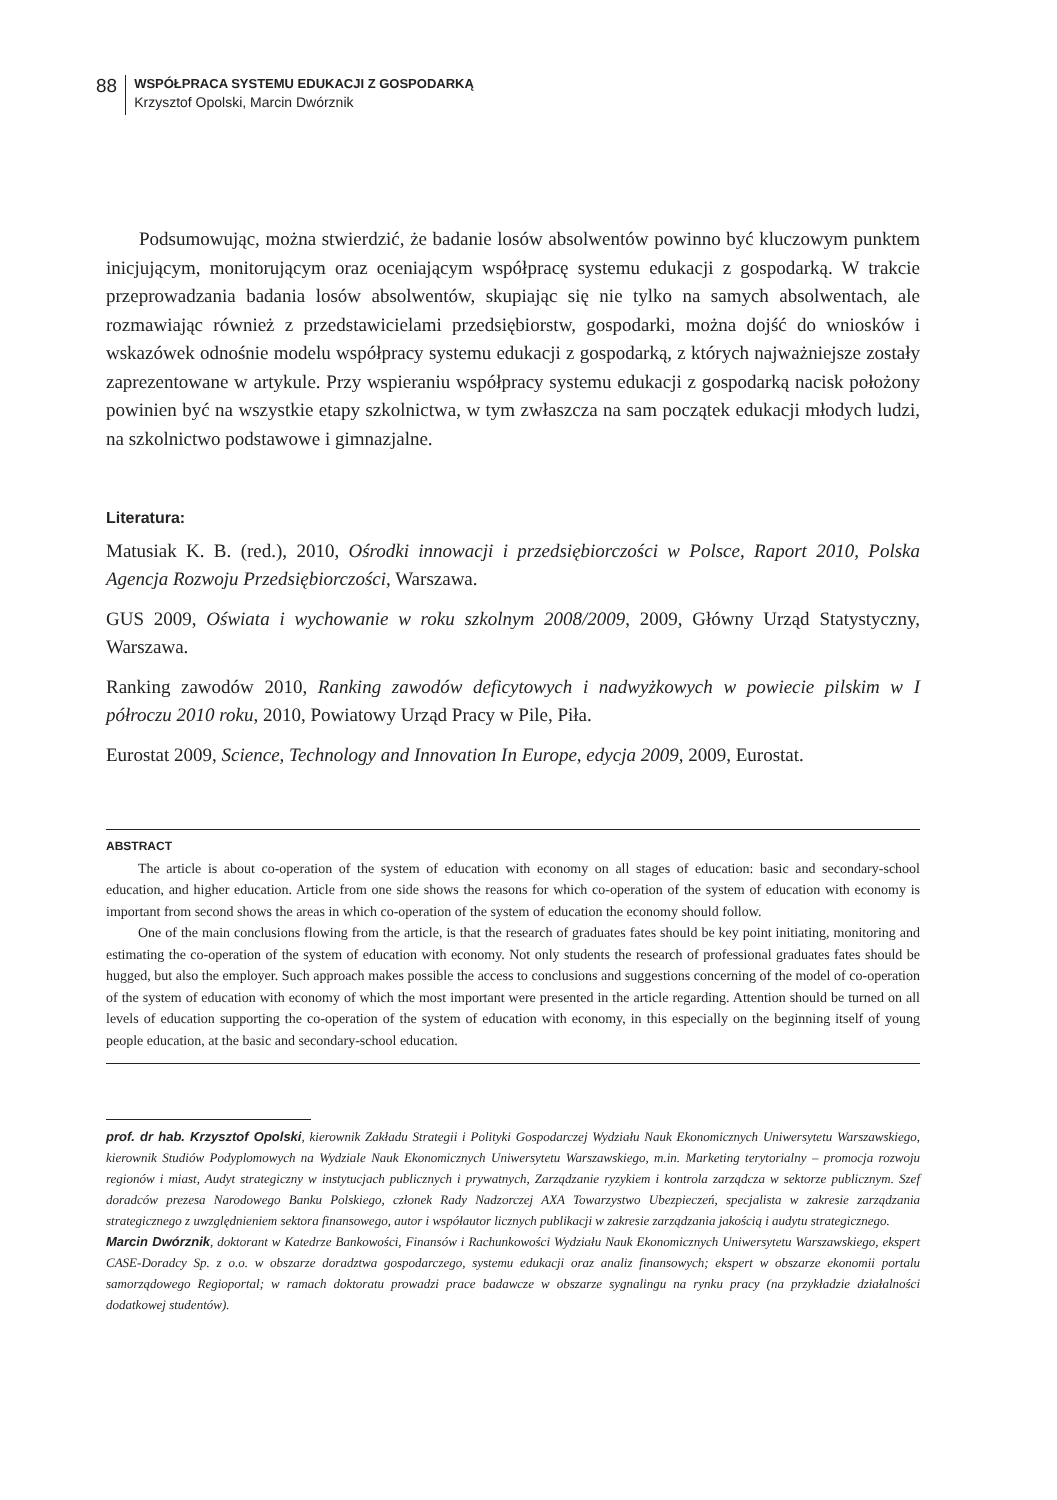88
WSPÓŁPRACA SYSTEMU EDUKACJI Z GOSPODARKĄ
Krzysztof Opolski, Marcin Dwórznik
Podsumowując, można stwierdzić, że badanie losów absolwentów powinno być kluczowym punktem inicjującym, monitorującym oraz oceniającym współpracę systemu edukacji z gospodarką. W trakcie przeprowadzania badania losów absolwentów, skupiając się nie tylko na samych absolwentach, ale rozmawiając również z przedstawicielami przedsiębiorstw, gospodarki, można dojść do wniosków i wskazówek odnośnie modelu współpracy systemu edukacji z gospodarką, z których najważniejsze zostały zaprezentowane w artykule. Przy wspieraniu współpracy systemu edukacji z gospodarką nacisk położony powinien być na wszystkie etapy szkolnictwa, w tym zwłaszcza na sam początek edukacji młodych ludzi, na szkolnictwo podstawowe i gimnazjalne.
Literatura:
Matusiak K. B. (red.), 2010, Ośrodki innowacji i przedsiębiorczości w Polsce, Raport 2010, Polska Agencja Rozwoju Przedsiębiorczości, Warszawa.
GUS 2009, Oświata i wychowanie w roku szkolnym 2008/2009, 2009, Główny Urząd Statystyczny, Warszawa.
Ranking zawodów 2010, Ranking zawodów deficytowych i nadwyżkowych w powiecie pilskim w I półroczu 2010 roku, 2010, Powiatowy Urząd Pracy w Pile, Piła.
Eurostat 2009, Science, Technology and Innovation In Europe, edycja 2009, 2009, Eurostat.
ABSTRACT
The article is about co-operation of the system of education with economy on all stages of education: basic and secondary-school education, and higher education. Article from one side shows the reasons for which co-operation of the system of education with economy is important from second shows the areas in which co-operation of the system of education the economy should follow.
One of the main conclusions flowing from the article, is that the research of graduates fates should be key point initiating, monitoring and estimating the co-operation of the system of education with economy. Not only students the research of professional graduates fates should be hugged, but also the employer. Such approach makes possible the access to conclusions and suggestions concerning of the model of co-operation of the system of education with economy of which the most important were presented in the article regarding. Attention should be turned on all levels of education supporting the co-operation of the system of education with economy, in this especially on the beginning itself of young people education, at the basic and secondary-school education.
prof. dr hab. Krzysztof Opolski, kierownik Zakładu Strategii i Polityki Gospodarczej Wydziału Nauk Ekonomicznych Uniwersytetu Warszawskiego, kierownik Studiów Podyplomowych na Wydziale Nauk Ekonomicznych Uniwersytetu Warszawskiego, m.in. Marketing terytorialny – promocja rozwoju regionów i miast, Audyt strategiczny w instytucjach publicznych i prywatnych, Zarządzanie ryzykiem i kontrola zarządcza w sektorze publicznym. Szef doradców prezesa Narodowego Banku Polskiego, członek Rady Nadzorczej AXA Towarzystwo Ubezpieczeń, specjalista w zakresie zarządzania strategicznego z uwzględnieniem sektora finansowego, autor i współautor licznych publikacji w zakresie zarządzania jakością i audytu strategicznego.
Marcin Dwórznik, doktorant w Katedrze Bankowości, Finansów i Rachunkowości Wydziału Nauk Ekonomicznych Uniwersytetu Warszawskiego, ekspert CASE-Doradcy Sp. z o.o. w obszarze doradztwa gospodarczego, systemu edukacji oraz analiz finansowych; ekspert w obszarze ekonomii portalu samorządowego Regioportal; w ramach doktoratu prowadzi prace badawcze w obszarze sygnalingu na rynku pracy (na przykładzie działalności dodatkowej studentów).